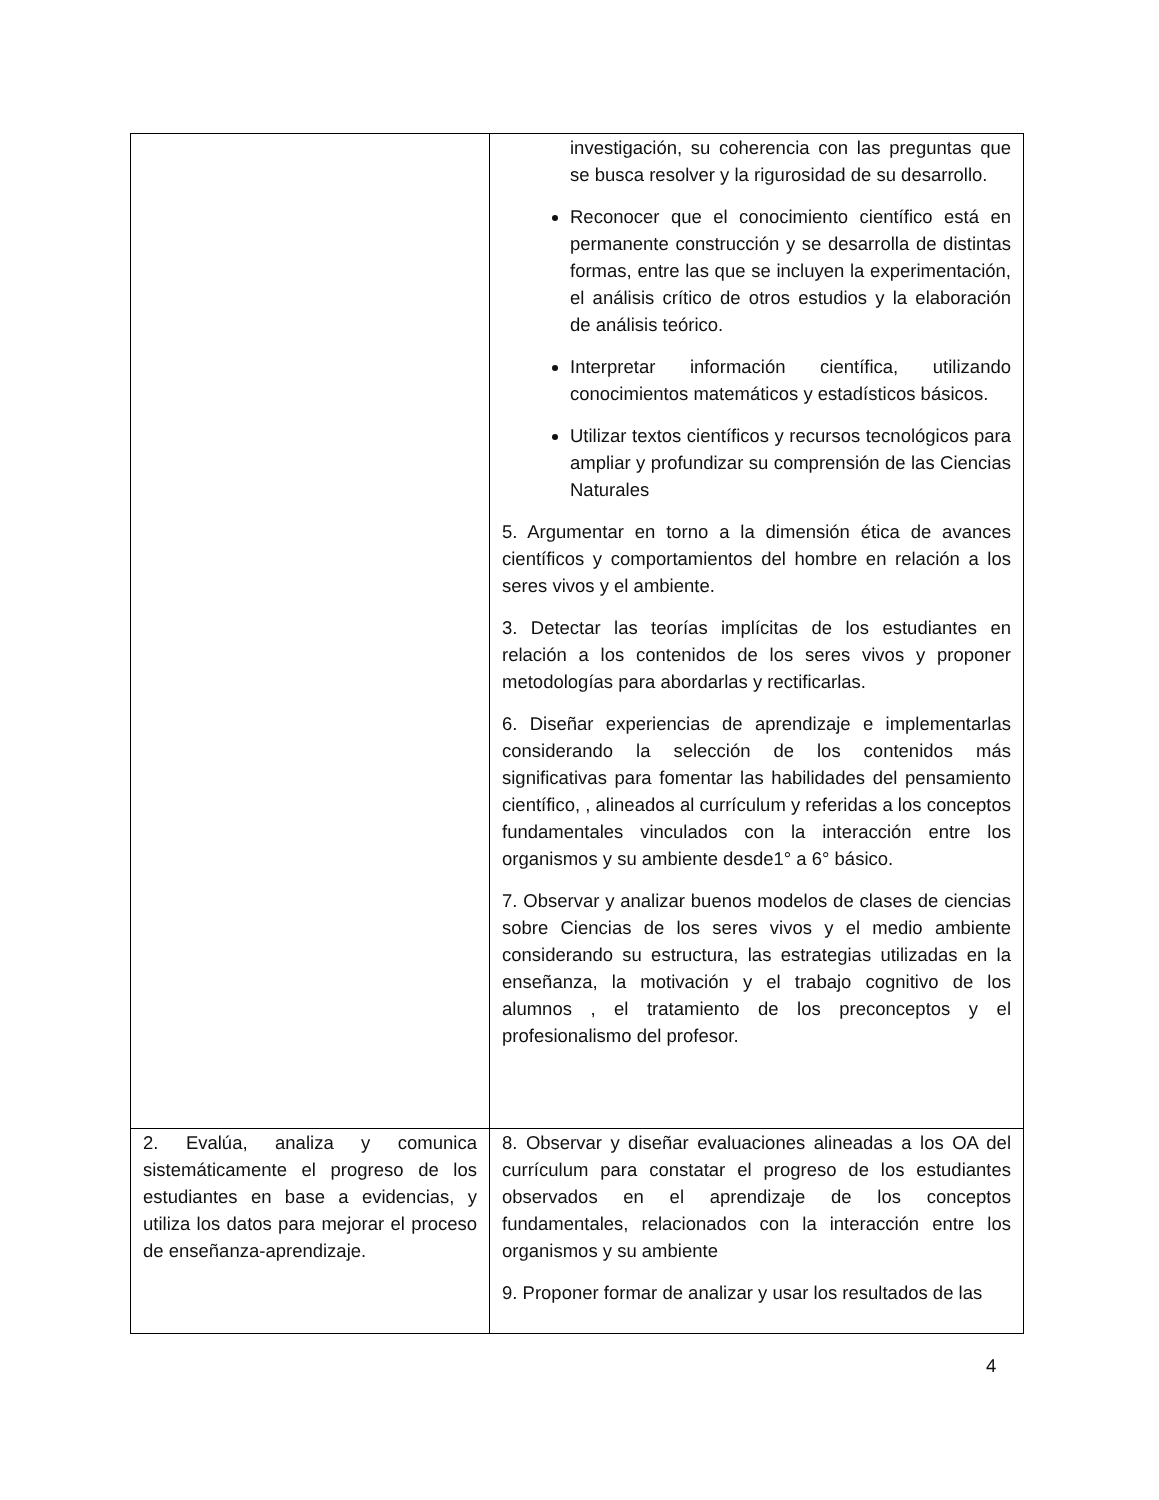| | investigación, su coherencia con las preguntas que se busca resolver y la rigurosidad de su desarrollo. Reconocer que el conocimiento científico está en permanente construcción y se desarrolla de distintas formas, entre las que se incluyen la experimentación, el análisis crítico de otros estudios y la elaboración de análisis teórico. Interpretar información científica, utilizando conocimientos matemáticos y estadísticos básicos. Utilizar textos científicos y recursos tecnológicos para ampliar y profundizar su comprensión de las Ciencias Naturales 5. Argumentar en torno a la dimensión ética de avances científicos y comportamientos del hombre en relación a los seres vivos y el ambiente. 3. Detectar las teorías implícitas de los estudiantes en relación a los contenidos de los seres vivos y proponer metodologías para abordarlas y rectificarlas. 6. Diseñar experiencias de aprendizaje e implementarlas considerando la selección de los contenidos más significativas para fomentar las habilidades del pensamiento científico, , alineados al currículum y referidas a los conceptos fundamentales vinculados con la interacción entre los organismos y su ambiente desde1° a 6° básico. 7. Observar y analizar buenos modelos de clases de ciencias sobre Ciencias de los seres vivos y el medio ambiente considerando su estructura, las estrategias utilizadas en la enseñanza, la motivación y el trabajo cognitivo de los alumnos , el tratamiento de los preconceptos y el profesionalismo del profesor. |
| 2. Evalúa, analiza y comunica sistemáticamente el progreso de los estudiantes en base a evidencias, y utiliza los datos para mejorar el proceso de enseñanza-aprendizaje. | 8. Observar y diseñar evaluaciones alineadas a los OA del currículum para constatar el progreso de los estudiantes observados en el aprendizaje de los conceptos fundamentales, relacionados con la interacción entre los organismos y su ambiente 9. Proponer formar de analizar y usar los resultados de las |
4